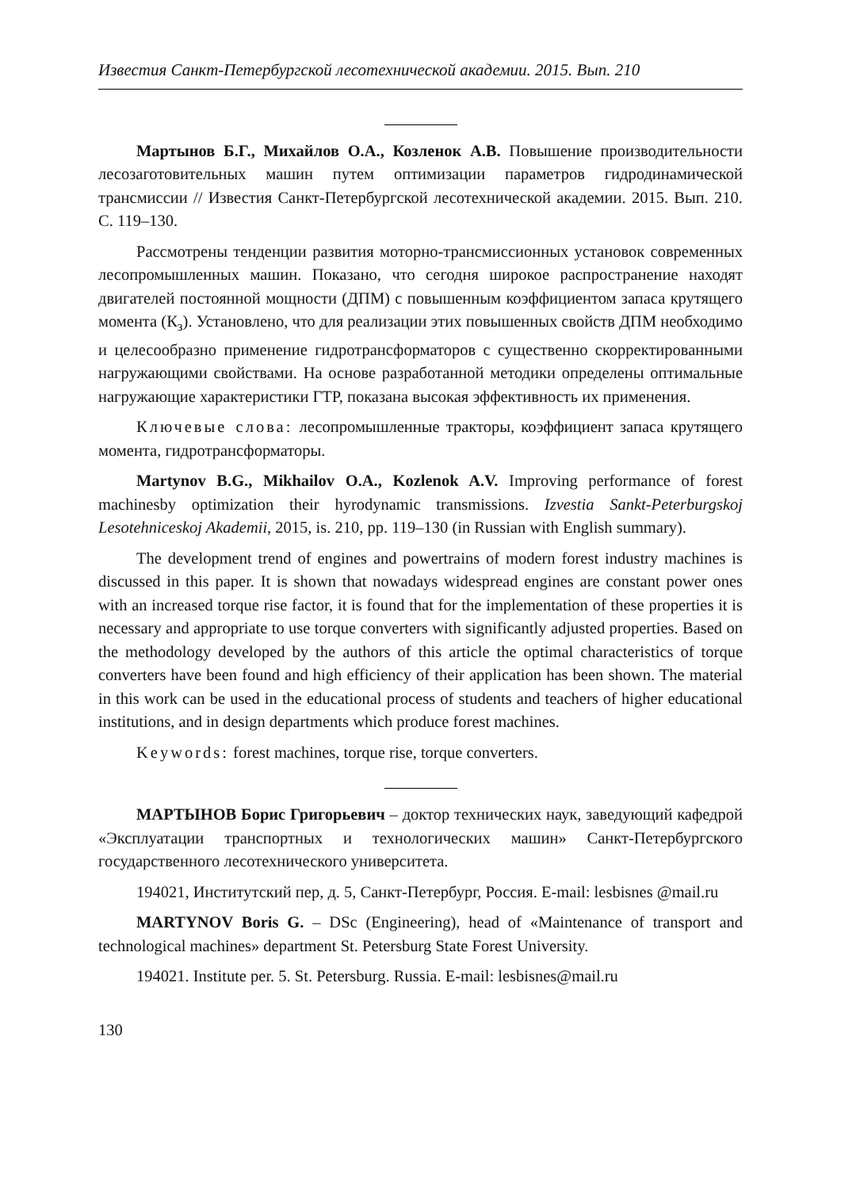Известия Санкт-Петербургской лесотехнической академии. 2015. Вып. 210
Мартынов Б.Г., Михайлов О.А., Козленок А.В. Повышение производительности лесозаготовительных машин путем оптимизации параметров гидродинамической трансмиссии // Известия Санкт-Петербургской лесотехнической академии. 2015. Вып. 210. С. 119–130.
Рассмотрены тенденции развития моторно-трансмиссионных установок современных лесопромышленных машин. Показано, что сегодня широкое распространение находят двигателей постоянной мощности (ДПМ) с повышенным коэффициентом запаса крутящего момента (К<sub>з</sub>). Установлено, что для реализации этих повышенных свойств ДПМ необходимо и целесообразно применение гидротрансформаторов с существенно скорректированными нагружающими свойствами. На основе разработанной методики определены оптимальные нагружающие характеристики ГТР, показана высокая эффективность их применения.
Ключевые слова: лесопромышленные тракторы, коэффициент запаса крутящего момента, гидротрансформаторы.
Martynov B.G., Mikhailov O.A., Kozlenok A.V. Improving performance of forest machinesby optimization their hyrodynamic transmissions. Izvestia Sankt-Peterburgskoj Lesotehniceskoj Akademii, 2015, is. 210, pp. 119–130 (in Russian with English summary).
The development trend of engines and powertrains of modern forest industry machines is discussed in this paper. It is shown that nowadays widespread engines are constant power ones with an increased torque rise factor, it is found that for the implementation of these properties it is necessary and appropriate to use torque converters with significantly adjusted properties. Based on the methodology developed by the authors of this article the optimal characteristics of torque converters have been found and high efficiency of their application has been shown. The material in this work can be used in the educational process of students and teachers of higher educational institutions, and in design departments which produce forest machines.
Keywords: forest machines, torque rise, torque converters.
МАРТЫНОВ Борис Григорьевич – доктор технических наук, заведующий кафедрой «Эксплуатации транспортных и технологических машин» Санкт-Петербургского государственного лесотехнического университета.
194021, Институтский пер, д. 5, Санкт-Петербург, Россия. E-mail: lesbisnes @mail.ru
MARTYNOV Boris G. – DSc (Engineering), head of «Maintenance of transport and technological machines» department St. Petersburg State Forest University.
194021. Institute per. 5. St. Petersburg. Russia. E-mail: lesbisnes@mail.ru
130